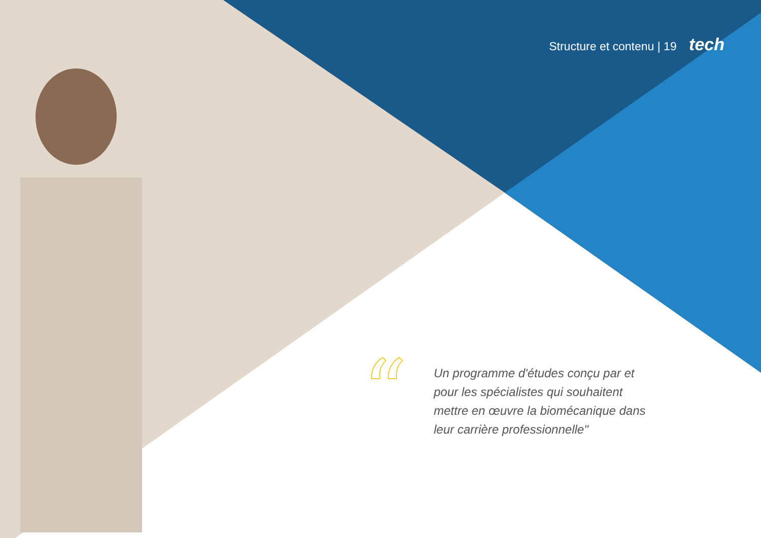Structure et contenu | 19 tech
“
Un programme d'études conçu par et pour les spécialistes qui souhaitent mettre en œuvre la biomécanique dans leur carrière professionnelle"